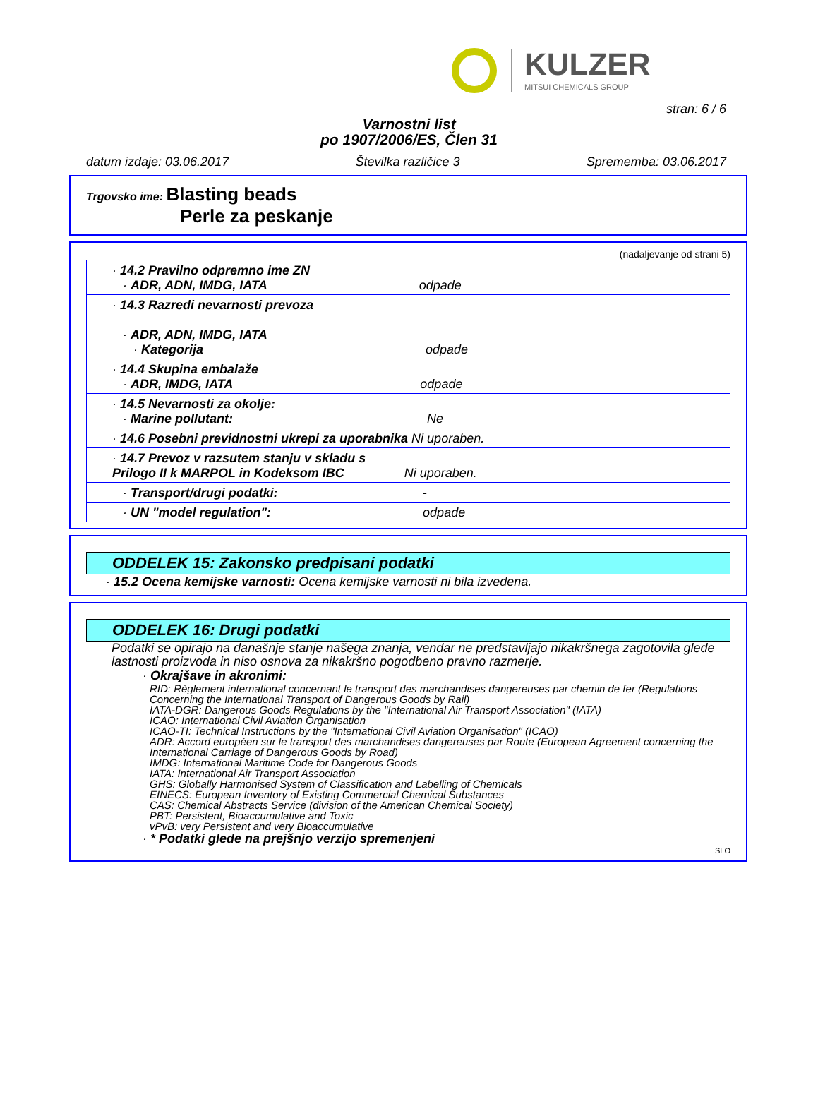KULZER
MITSUI CHEMICALS GROUP
stran: 6 / 6
Varnostni list
po 1907/2006/ES, Člen 31
datum izdaje: 03.06.2017 Številka različice 3 Sprememba: 03.06.2017
Trgovsko ime: Blasting beads
Perle za peskanje
(nadaljevanje od strani 5)
| · 14.2 Pravilno odpremno ime ZN · ADR, ADN, IMDG, IATA odpade |
| · 14.3 Razredi nevarnosti prevoza · ADR, ADN, IMDG, IATA · Kategorija odpade |
| · 14.4 Skupina embalaže · ADR, IMDG, IATA odpade |
| · 14.5 Nevarnosti za okolje: · Marine pollutant: Ne |
| · 14.6 Posebni previdnostni ukrepi za uporabnika Ni uporaben. |
| · 14.7 Prevoz v razsutem stanju v skladu s Prilogo II k MARPOL in Kodeksom IBC Ni uporaben. |
| · Transport/drugi podatki: - |
| · UN "model regulation": odpade |
ODDELEK 15: Zakonsko predpisani podatki
· 15.2 Ocena kemijske varnosti: Ocena kemijske varnosti ni bila izvedena.
ODDELEK 16: Drugi podatki
Podatki se opirajo na današnje stanje našega znanja, vendar ne predstavljajo nikakršnega zagotovila glede lastnosti proizvoda in niso osnova za nikakršno pogodbeno pravno razmerje.
· Okrajšave in akronimi:
RID: Règlement international concernant le transport des marchandises dangereuses par chemin de fer (Regulations Concerning the International Transport of Dangerous Goods by Rail)
IATA-DGR: Dangerous Goods Regulations by the "International Air Transport Association" (IATA)
ICAO: International Civil Aviation Organisation
ICAO-TI: Technical Instructions by the "International Civil Aviation Organisation" (ICAO)
ADR: Accord européen sur le transport des marchandises dangereuses par Route (European Agreement concerning the International Carriage of Dangerous Goods by Road)
IMDG: International Maritime Code for Dangerous Goods
IATA: International Air Transport Association
GHS: Globally Harmonised System of Classification and Labelling of Chemicals
EINECS: European Inventory of Existing Commercial Chemical Substances
CAS: Chemical Abstracts Service (division of the American Chemical Society)
PBT: Persistent, Bioaccumulative and Toxic
vPvB: very Persistent and very Bioaccumulative
· * Podatki glede na prejšnjo verzijo spremenjeni
SLO